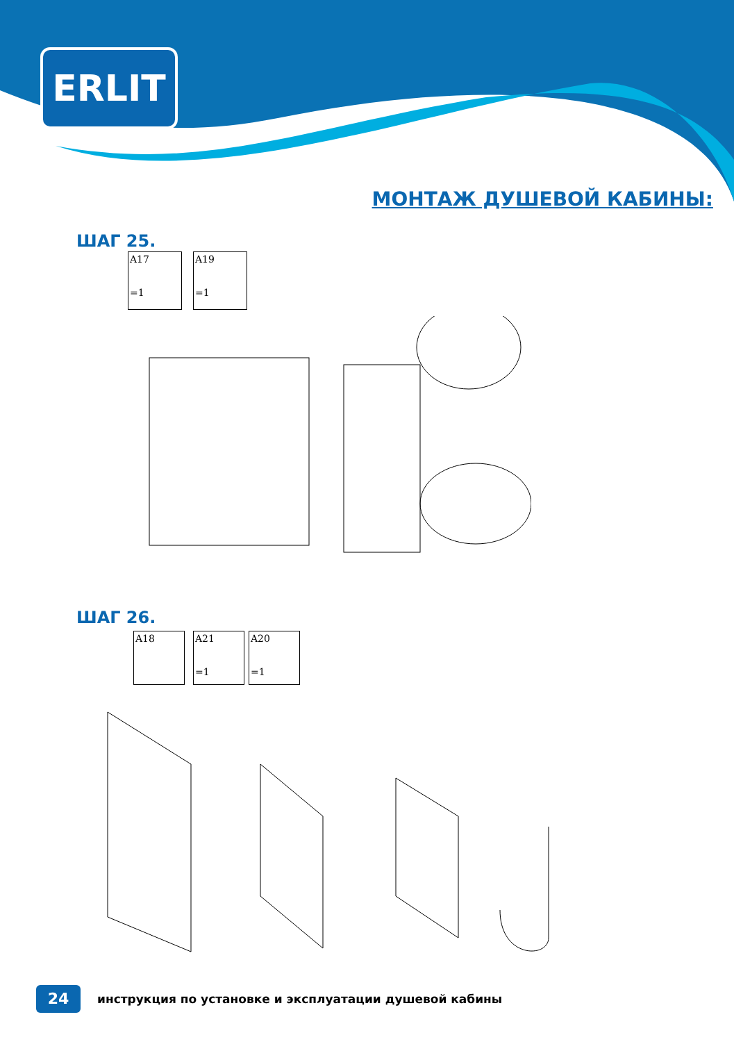ERLIT
МОНТАЖ ДУШЕВОЙ КАБИНЫ:
ШАГ 25.
A17
=1
A19
=1
ШАГ 26.
A18
A21
=1
A20
=1
24
инструкция по установке и эксплуатации душевой кабины